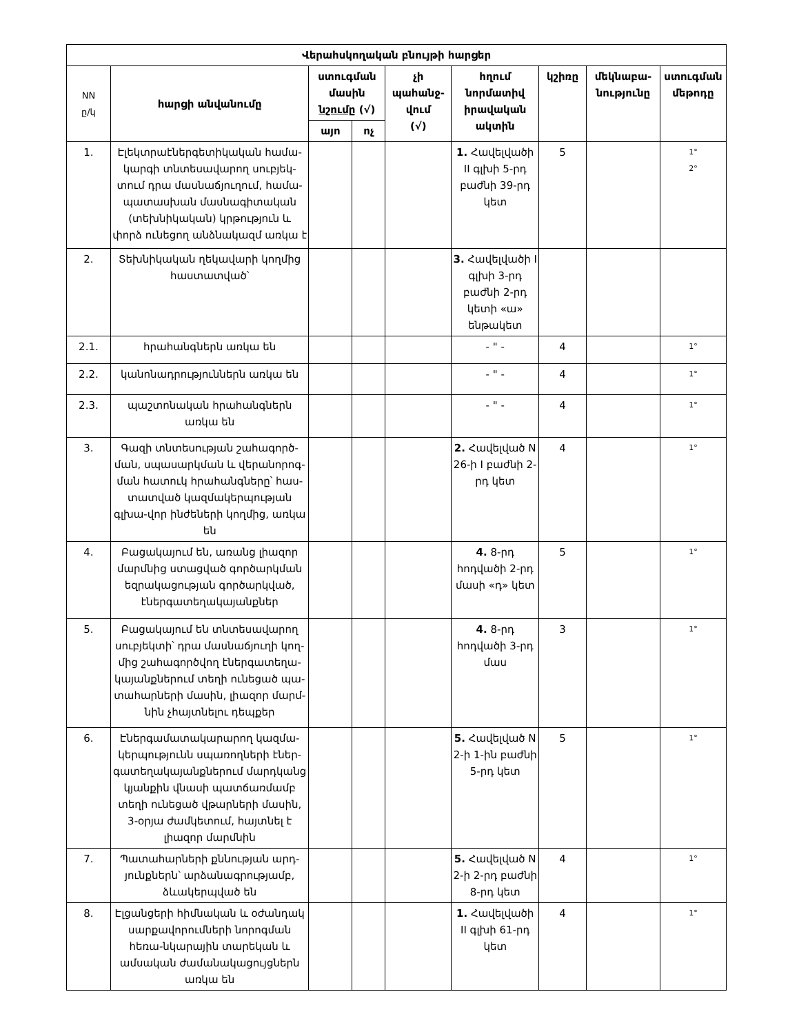| Վերահսկողական բնույթի հարցեր | | | | | | | | |
| --- | --- | --- | --- | --- | --- | --- | --- | --- |
| NN ը/կ | հարցի անվանումը | ստուգման մասին նշումը (√) | | չի պահանջ-վում (√) | հղում նորմատիվ իրավական ակտին | կշիռը | մեկնաբա-նությունը | ստուգման մեթոդը |
| | | այո | ոչ | | | | | |
| 1. | Էլեկտրաէներգետիկական համա-կարգի տնտեսավարող սուբյեկ-տում դրա մասնաճյուղում, համա-պատասխան մասնագիտական (տեխնիկական) կրթություն և փորձ ունեցող անձնակազմ առկա է | | | | 1. Հավելվածի II գլխի 5-րդ բաժնի 39-րդ կետ | 5 | | 1° 2° |
| 2. | Տեխնիկական ղեկավարի կողմից հաստատված՝ | | | | 3. Հավելվածի I գլխի 3-րդ բաժնի 2-րդ կետի «ա» ենթակետ | | | |
| 2.1. | հրահանգներն առկա են | | | | - " - | 4 | | 1° |
| 2.2. | կանոնադրություններն առկա են | | | | - " - | 4 | | 1° |
| 2.3. | պաշտոնական հրահանգներն առկա են | | | | - " - | 4 | | 1° |
| 3. | Գազի տնտեսության շահագործ-ման, սպասարկման և վերանորոգ-ման հատուկ հրահանգները՝ հաս-տատված կազմակերպության գլխա-վոր ինժեների կողմից, առկա են | | | | 2. Հավելված N 26-ի I բաժնի 2-րդ կետ | 4 | | 1° |
| 4. | Բացակայում են, առանց լիազոր մարմնից ստացված գործարկման եզրակացության գործարկված, էներգատեղակայանքներ | | | | 4. 8-րդ հոդվածի 2-րդ մասի «դ» կետ | 5 | | 1° |
| 5. | Բացակայում են տնտեսավարող սուբյեկտի՝ դրա մասնաճյուղի կող-մից շահագործվող էներգատեղա-կայանքներում տեղի ունեցած պա-տահարների մասին, լիազոր մարմ-նին չհայտնելու դեպքեր | | | | 4. 8-րդ հոդվածի 3-րդ մաս | 3 | | 1° |
| 6. | Էներգամատակարարող կազմա-կերպությունն սպառողների էներ-գատեղակայանքներում մարդկանց կյանքին վնասի պատճառմամբ տեղի ունեցած վթարների մասին, 3-օրյա ժամկետում, հայտնել է լիազոր մարմնին | | | | 5. Հավելված N 2-ի 1-ին բաժնի 5-րդ կետ | 5 | | 1° |
| 7. | Պատահարների քննության արդ-յունքներն՝ արձանագրությամբ, ձևակերպված են | | | | 5. Հավելված N 2-ի 2-րդ բաժնի 8-րդ կետ | 4 | | 1° |
| 8. | Էլցանցերի հիմնական և օժանդակ սարքավորումների նորոգման հեռա-նկարային տարեկան և ամսական ժամանակացույցներն առկա են | | | | 1. Հավելվածի II գլխի 61-րդ կետ | 4 | | 1° |